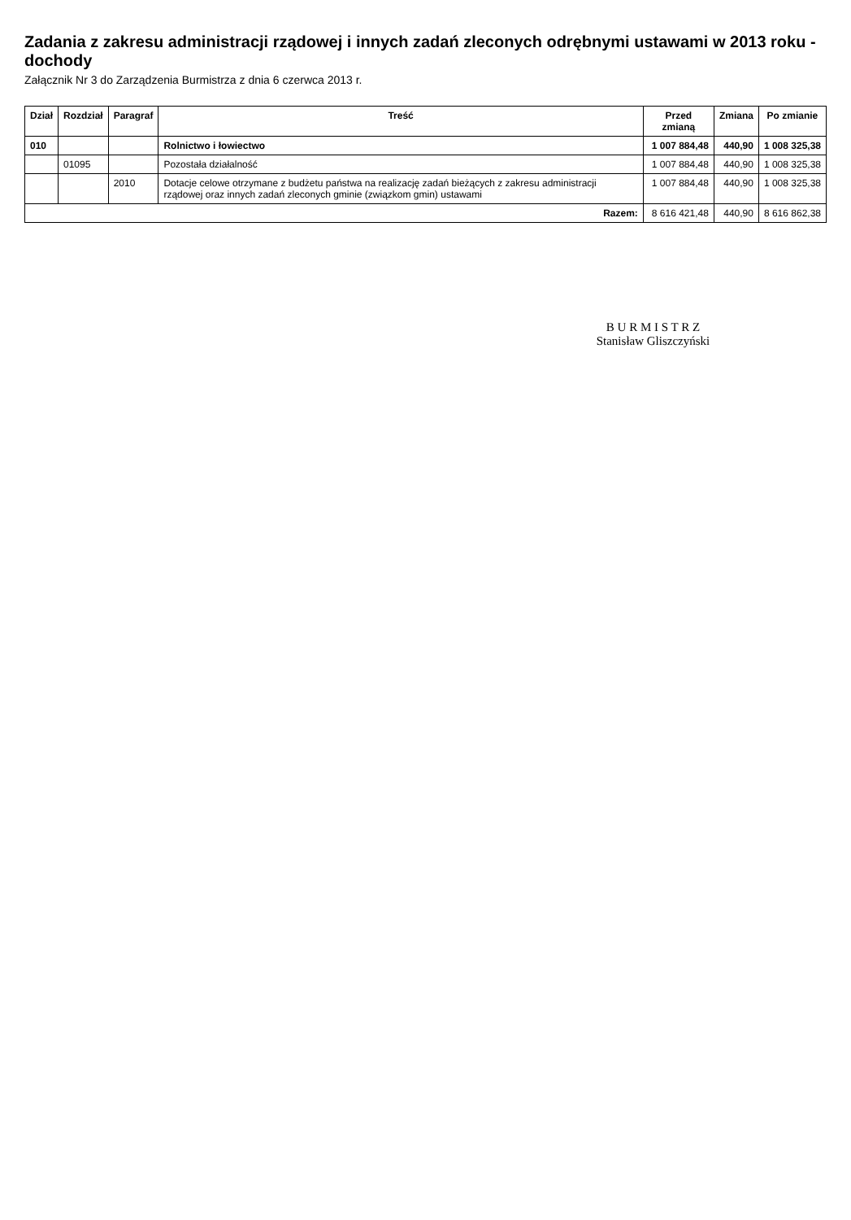Zadania z zakresu administracji rządowej i innych zadań zleconych odrębnymi ustawami w 2013 roku - dochody
Załącznik Nr 3 do Zarządzenia Burmistrza z dnia 6 czerwca 2013 r.
| Dział | Rozdział | Paragraf | Treść | Przed zmianą | Zmiana | Po zmianie |
| --- | --- | --- | --- | --- | --- | --- |
| 010 | | | Rolnictwo i łowiectwo | 1 007 884,48 | 440,90 | 1 008 325,38 |
| | 01095 | | Pozostała działalność | 1 007 884,48 | 440,90 | 1 008 325,38 |
| | | 2010 | Dotacje celowe otrzymane z budżetu państwa na realizację zadań bieżących z zakresu administracji rządowej oraz innych zadań zleconych gminie (związkom gmin) ustawami | 1 007 884,48 | 440,90 | 1 008 325,38 |
| Razem: | | | | 8 616 421,48 | 440,90 | 8 616 862,38 |
B U R M I S T R Z
Stanisław Gliszczyński